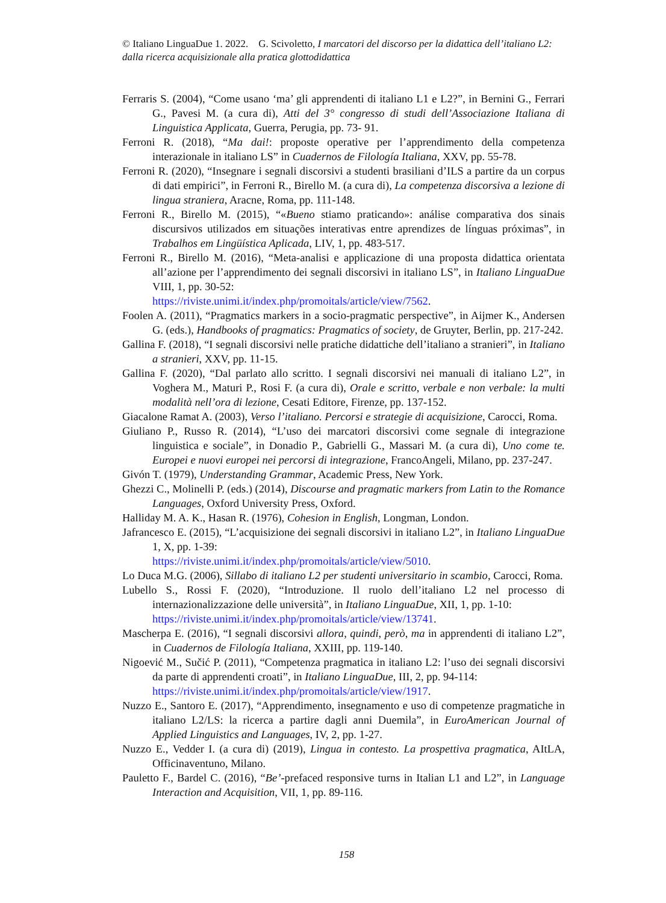© Italiano LinguaDue 1. 2022. G. Scivoletto, I marcatori del discorso per la didattica dell’italiano L2: dalla ricerca acquisizionale alla pratica glottodidattica
Ferraris S. (2004), “Come usano ‘ma’ gli apprendenti di italiano L1 e L2?”, in Bernini G., Ferrari G., Pavesi M. (a cura di), Atti del 3° congresso di studi dell’Associazione Italiana di Linguistica Applicata, Guerra, Perugia, pp. 73- 91.
Ferroni R. (2018), “Ma dai!: proposte operative per l’apprendimento della competenza interazionale in italiano LS” in Cuadernos de Filología Italiana, XXV, pp. 55-78.
Ferroni R. (2020), “Insegnare i segnali discorsivi a studenti brasiliani d’ILS a partire da un corpus di dati empirici”, in Ferroni R., Birello M. (a cura di), La competenza discorsiva a lezione di lingua straniera, Aracne, Roma, pp. 111-148.
Ferroni R., Birello M. (2015), “«Bueno stiamo praticando»: análise comparativa dos sinais discursivos utilizados em situações interativas entre aprendizes de línguas próximas”, in Trabalhos em Lingüística Aplicada, LIV, 1, pp. 483-517.
Ferroni R., Birello M. (2016), “Meta-analisi e applicazione di una proposta didattica orientata all’azione per l’apprendimento dei segnali discorsivi in italiano LS”, in Italiano LinguaDue VIII, 1, pp. 30-52:
https://riviste.unimi.it/index.php/promoitals/article/view/7562.
Foolen A. (2011), “Pragmatics markers in a socio-pragmatic perspective”, in Aijmer K., Andersen G. (eds.), Handbooks of pragmatics: Pragmatics of society, de Gruyter, Berlin, pp. 217-242.
Gallina F. (2018), “I segnali discorsivi nelle pratiche didattiche dell’italiano a stranieri”, in Italiano a stranieri, XXV, pp. 11-15.
Gallina F. (2020), “Dal parlato allo scritto. I segnali discorsivi nei manuali di italiano L2”, in Voghera M., Maturi P., Rosi F. (a cura di), Orale e scritto, verbale e non verbale: la multi modalità nell’ora di lezione, Cesati Editore, Firenze, pp. 137-152.
Giacalone Ramat A. (2003), Verso l’italiano. Percorsi e strategie di acquisizione, Carocci, Roma.
Giuliano P., Russo R. (2014), “L’uso dei marcatori discorsivi come segnale di integrazione linguistica e sociale”, in Donadio P., Gabrielli G., Massari M. (a cura di), Uno come te. Europei e nuovi europei nei percorsi di integrazione, FrancoAngeli, Milano, pp. 237-247.
Givón T. (1979), Understanding Grammar, Academic Press, New York.
Ghezzi C., Molinelli P. (eds.) (2014), Discourse and pragmatic markers from Latin to the Romance Languages, Oxford University Press, Oxford.
Halliday M. A. K., Hasan R. (1976), Cohesion in English, Longman, London.
Jafrancesco E. (2015), “L’acquisizione dei segnali discorsivi in italiano L2”, in Italiano LinguaDue 1, X, pp. 1-39:
https://riviste.unimi.it/index.php/promoitals/article/view/5010.
Lo Duca M.G. (2006), Sillabo di italiano L2 per studenti universitario in scambio, Carocci, Roma.
Lubello S., Rossi F. (2020), “Introduzione. Il ruolo dell’italiano L2 nel processo di internazionalizzazione delle università”, in Italiano LinguaDue, XII, 1, pp. 1-10:
https://riviste.unimi.it/index.php/promoitals/article/view/13741.
Mascherpa E. (2016), “I segnali discorsivi allora, quindi, però, ma in apprendenti di italiano L2”, in Cuadernos de Filología Italiana, XXIII, pp. 119-140.
Nigoević M., Sučić P. (2011), “Competenza pragmatica in italiano L2: l’uso dei segnali discorsivi da parte di apprendenti croati”, in Italiano LinguaDue, III, 2, pp. 94-114:
https://riviste.unimi.it/index.php/promoitals/article/view/1917.
Nuzzo E., Santoro E. (2017), “Apprendimento, insegnamento e uso di competenze pragmatiche in italiano L2/LS: la ricerca a partire dagli anni Duemila”, in EuroAmerican Journal of Applied Linguistics and Languages, IV, 2, pp. 1-27.
Nuzzo E., Vedder I. (a cura di) (2019), Lingua in contesto. La prospettiva pragmatica, AItLA, Officinaventuno, Milano.
Pauletto F., Bardel C. (2016), “Be’-prefaced responsive turns in Italian L1 and L2”, in Language Interaction and Acquisition, VII, 1, pp. 89-116.
158